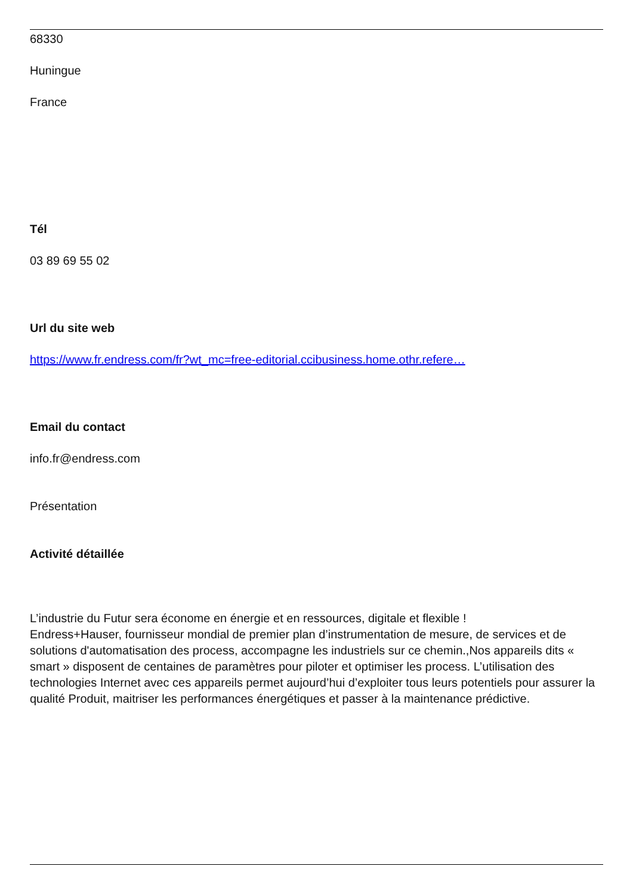68330
Huningue
France
Tél
03 89 69 55 02
Url du site web
https://www.fr.endress.com/fr?wt_mc=free-editorial.ccibusiness.home.othr.refere…
Email du contact
info.fr@endress.com
Présentation
Activité détaillée
L’industrie du Futur sera économe en énergie et en ressources, digitale et flexible !
Endress+Hauser, fournisseur mondial de premier plan d’instrumentation de mesure, de services et de solutions d'automatisation des process, accompagne les industriels sur ce chemin.,Nos appareils dits « smart » disposent de centaines de paramètres pour piloter et optimiser les process. L’utilisation des technologies Internet avec ces appareils permet aujourd’hui d’exploiter tous leurs potentiels pour assurer la qualité Produit, maitriser les performances énergétiques et passer à la maintenance prédictive.